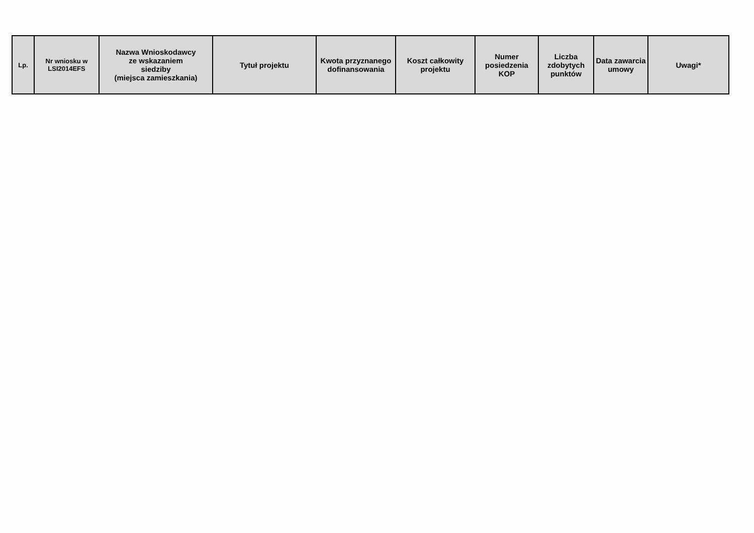| Lp. | Nr wniosku w LSI2014EFS | Nazwa Wnioskodawcy ze wskazaniem siedziby (miejsca zamieszkania) | Tytuł projektu | Kwota przyznanego dofinansowania | Koszt całkowity projektu | Numer posiedzenia KOP | Liczba zdobytych punktów | Data zawarcia umowy | Uwagi* |
| --- | --- | --- | --- | --- | --- | --- | --- | --- | --- |